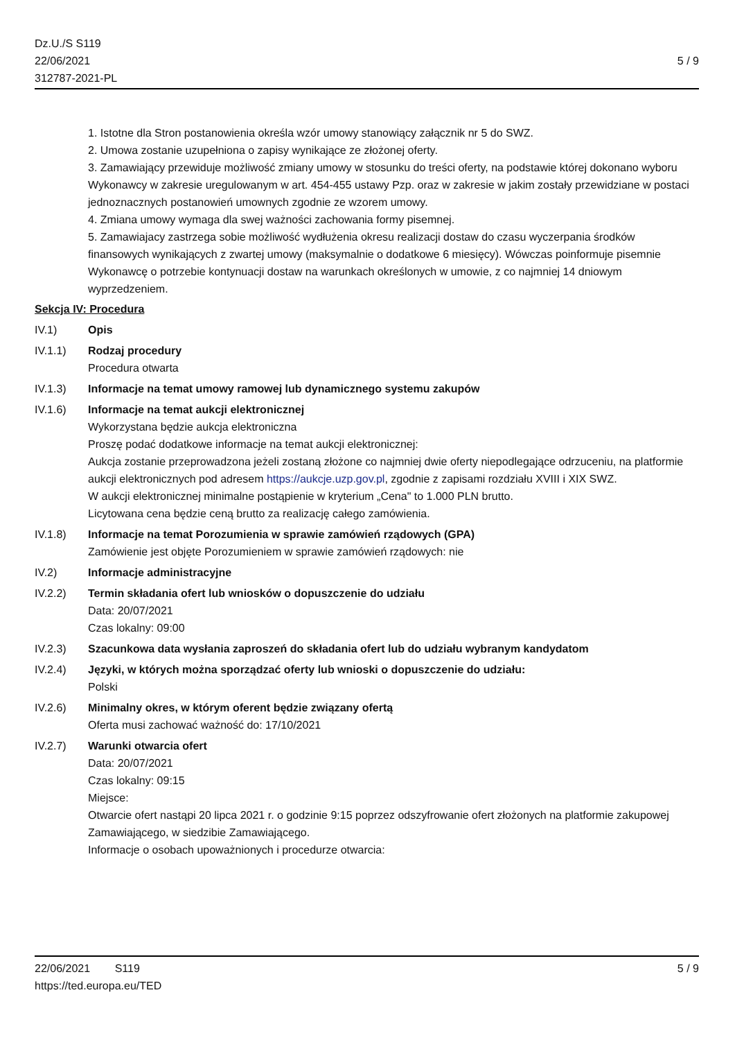Dz.U./S S119
22/06/2021
312787-2021-PL
5 / 9
1. Istotne dla Stron postanowienia określa wzór umowy stanowiący załącznik nr 5 do SWZ.
2. Umowa zostanie uzupełniona o zapisy wynikające ze złożonej oferty.
3. Zamawiający przewiduje możliwość zmiany umowy w stosunku do treści oferty, na podstawie której dokonano wyboru Wykonawcy w zakresie uregulowanym w art. 454-455 ustawy Pzp. oraz w zakresie w jakim zostały przewidziane w postaci jednoznacznych postanowień umownych zgodnie ze wzorem umowy.
4. Zmiana umowy wymaga dla swej ważności zachowania formy pisemnej.
5. Zamawiajacy zastrzega sobie możliwość wydłużenia okresu realizacji dostaw do czasu wyczerpania środków finansowych wynikających z zwartej umowy (maksymalnie o dodatkowe 6 miesięcy). Wówczas poinformuje pisemnie Wykonawcę o potrzebie kontynuacji dostaw na warunkach określonych w umowie, z co najmniej 14 dniowym wyprzedzeniem.
Sekcja IV: Procedura
IV.1) Opis
IV.1.1) Rodzaj procedury
Procedura otwarta
IV.1.3) Informacje na temat umowy ramowej lub dynamicznego systemu zakupów
IV.1.6) Informacje na temat aukcji elektronicznej
Wykorzystana będzie aukcja elektroniczna
Proszę podać dodatkowe informacje na temat aukcji elektronicznej:
Aukcja zostanie przeprowadzona jeżeli zostaną złożone co najmniej dwie oferty niepodlegające odrzuceniu, na platformie aukcji elektronicznych pod adresem https://aukcje.uzp.gov.pl, zgodnie z zapisami rozdziału XVIII i XIX SWZ.
W aukcji elektronicznej minimalne postąpienie w kryterium „Cena" to 1.000 PLN brutto.
Licytowana cena będzie ceną brutto za realizację całego zamówienia.
IV.1.8) Informacje na temat Porozumienia w sprawie zamówień rządowych (GPA)
Zamówienie jest objęte Porozumieniem w sprawie zamówień rządowych: nie
IV.2) Informacje administracyjne
IV.2.2) Termin składania ofert lub wniosków o dopuszczenie do udziału
Data: 20/07/2021
Czas lokalny: 09:00
IV.2.3) Szacunkowa data wysłania zaproszeń do składania ofert lub do udziału wybranym kandydatom
IV.2.4) Języki, w których można sporządzać oferty lub wnioski o dopuszczenie do udziału:
Polski
IV.2.6) Minimalny okres, w którym oferent będzie związany ofertą
Oferta musi zachować ważność do: 17/10/2021
IV.2.7) Warunki otwarcia ofert
Data: 20/07/2021
Czas lokalny: 09:15
Miejsce:
Otwarcie ofert nastąpi 20 lipca 2021 r. o godzinie 9:15 poprzez odszyfrowanie ofert złożonych na platformie zakupowej Zamawiającego, w siedzibie Zamawiającego.
Informacje o osobach upoważnionych i procedurze otwarcia:
22/06/2021 S119 5 / 9
https://ted.europa.eu/TED